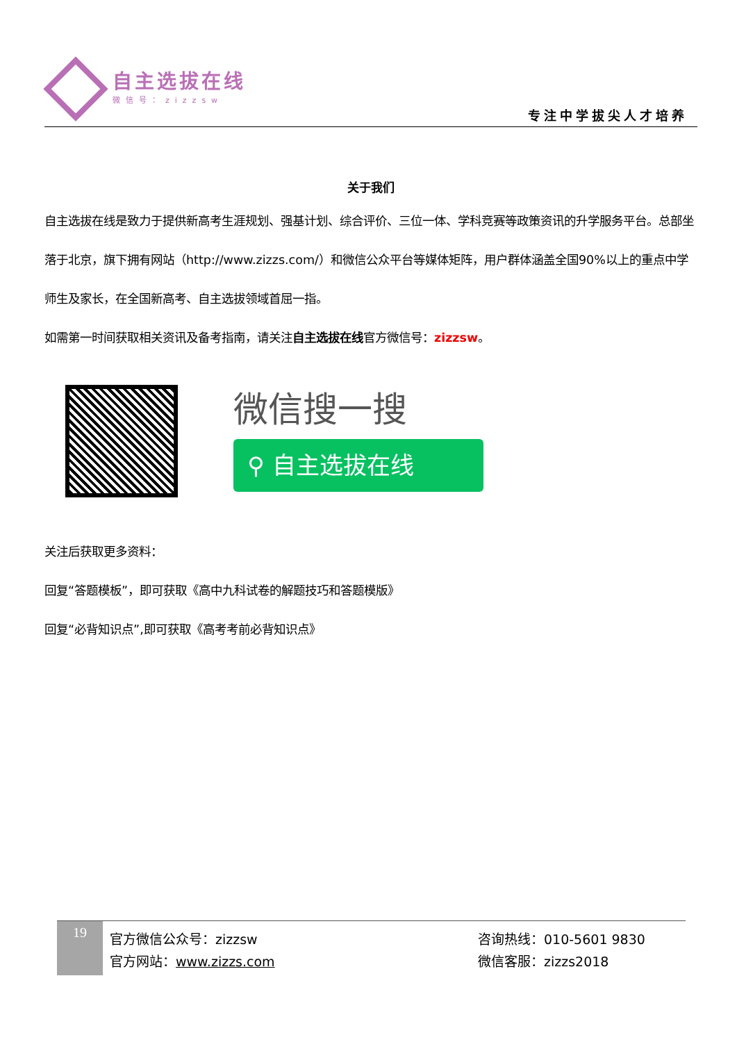自主选拔在线
微信号：zizzsw
专注中学拔尖人才培养
关于我们
自主选拔在线是致力于提供新高考生涯规划、强基计划、综合评价、三位一体、学科竞赛等政策资讯的升学服务平台。总部坐落于北京，旗下拥有网站（http://www.zizzs.com/）和微信公众平台等媒体矩阵，用户群体涵盖全国90%以上的重点中学师生及家长，在全国新高考、自主选拔领域首屈一指。
如需第一时间获取相关资讯及备考指南，请关注自主选拔在线官方微信号：zizzsw。
微信搜一搜
⚲ 自主选拔在线
关注后获取更多资料：
回复“答题模板”，即可获取《高中九科试卷的解题技巧和答题模版》
回复“必背知识点”,即可获取《高考考前必背知识点》
19
官方微信公众号：zizzsw
官方网站：www.zizzs.com
咨询热线：010-5601 9830
微信客服：zizzs2018